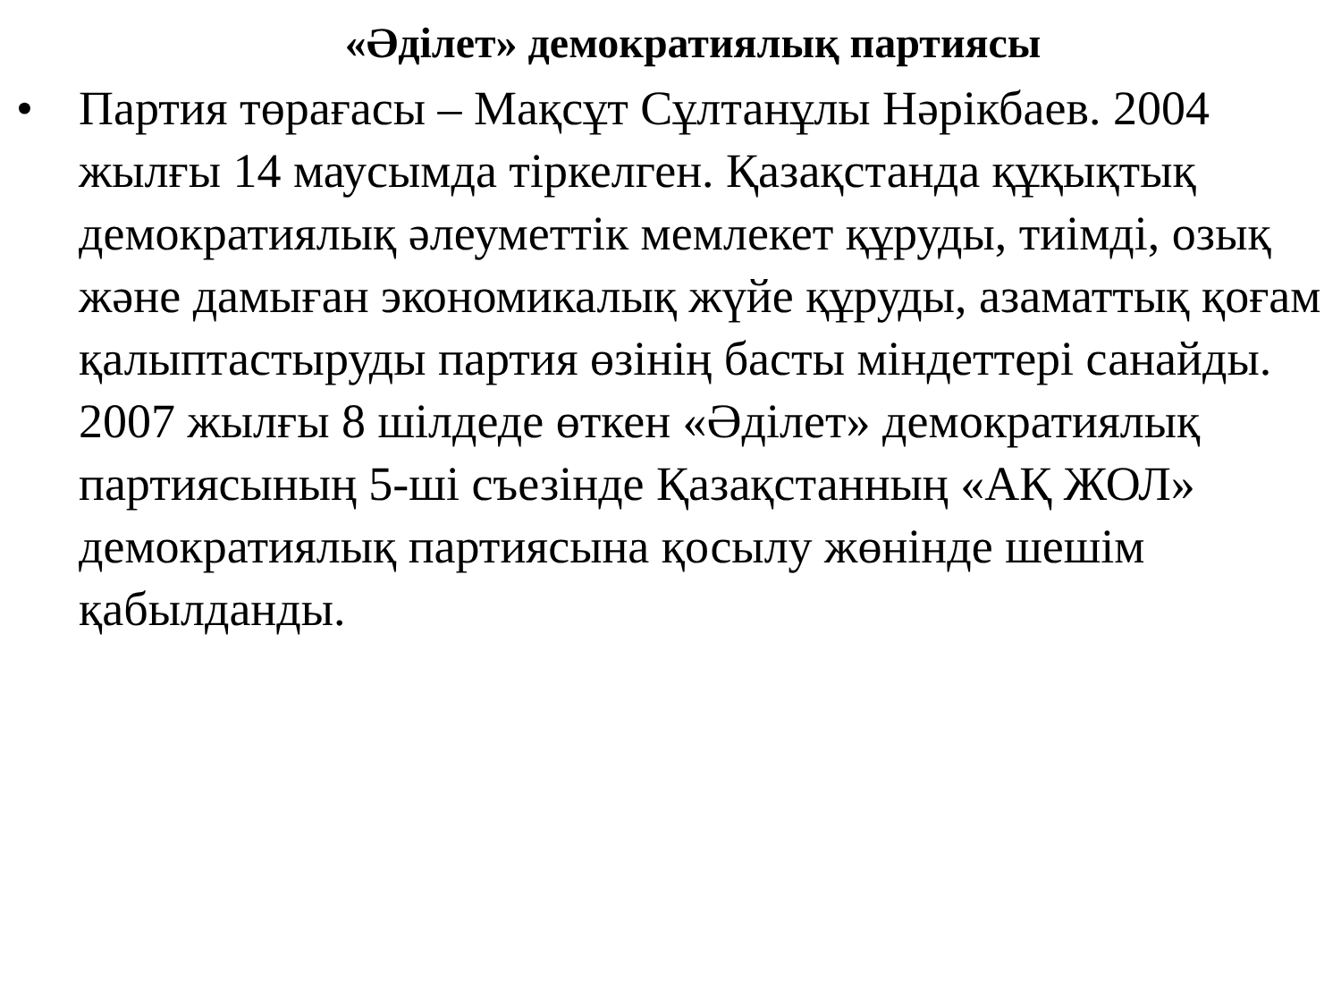«Әділет» демократиялық партиясы
• Партия төрағасы – Мақсұт Сұлтанұлы Нәрікбаев. 2004 жылғы 14 маусымда тіркелген. Қазақстанда құқықтық демократиялық әлеуметтік мемлекет құруды, тиімді, озық және дамыған экономикалық жүйе құруды, азаматтық қоғам қалыптастыруды партия өзінің басты міндеттері санайды. 2007 жылғы 8 шілдеде өткен «Әділет» демократиялық партиясының 5-ші съезінде Қазақстанның «АҚ ЖОЛ» демократиялық партиясына қосылу жөнінде шешім қабылданды.